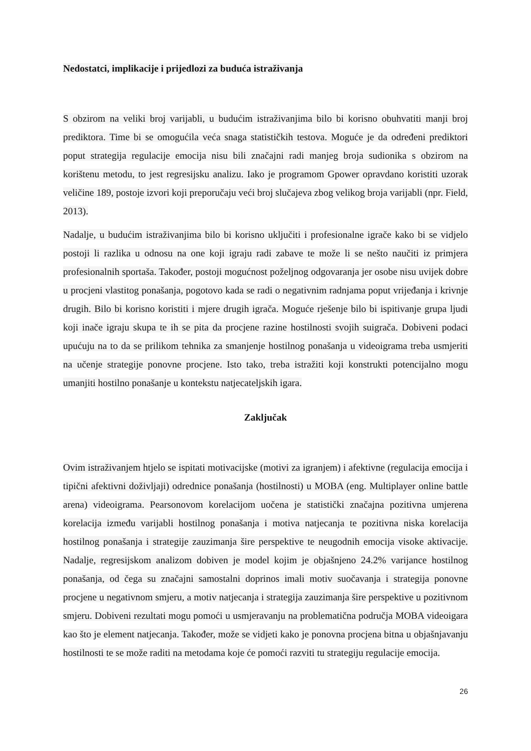Nedostatci, implikacije i prijedlozi za buduća istraživanja
S obzirom na veliki broj varijabli, u budućim istraživanjima bilo bi korisno obuhvatiti manji broj prediktora. Time bi se omogućila veća snaga statističkih testova. Moguće je da određeni prediktori poput strategija regulacije emocija nisu bili značajni radi manjeg broja sudionika s obzirom na korištenu metodu, to jest regresijsku analizu. Iako je programom Gpower opravdano koristiti uzorak veličine 189, postoje izvori koji preporučaju veći broj slučajeva zbog velikog broja varijabli (npr. Field, 2013).
Nadalje, u budućim istraživanjima bilo bi korisno uključiti i profesionalne igrače kako bi se vidjelo postoji li razlika u odnosu na one koji igraju radi zabave te može li se nešto naučiti iz primjera profesionalnih sportaša. Također, postoji mogućnost poželjnog odgovaranja jer osobe nisu uvijek dobre u procjeni vlastitog ponašanja, pogotovo kada se radi o negativnim radnjama poput vrijeđanja i krivnje drugih. Bilo bi korisno koristiti i mjere drugih igrača. Moguće rješenje bilo bi ispitivanje grupa ljudi koji inače igraju skupa te ih se pita da procjene razine hostilnosti svojih suigrača. Dobiveni podaci upućuju na to da se prilikom tehnika za smanjenje hostilnog ponašanja u videoigrama treba usmjeriti na učenje strategije ponovne procjene. Isto tako, treba istražiti koji konstrukti potencijalno mogu umanjiti hostilno ponašanje u kontekstu natjecateljskih igara.
Zaključak
Ovim istraživanjem htjelo se ispitati motivacijske (motivi za igranjem) i afektivne (regulacija emocija i tipični afektivni doživljaji) odrednice ponašanja (hostilnosti) u MOBA (eng. Multiplayer online battle arena) videoigrama. Pearsonovom korelacijom uočena je statistički značajna pozitivna umjerena korelacija između varijabli hostilnog ponašanja i motiva natjecanja te pozitivna niska korelacija hostilnog ponašanja i strategije zauzimanja šire perspektive te neugodnih emocija visoke aktivacije. Nadalje, regresijskom analizom dobiven je model kojim je objašnjeno 24.2% varijance hostilnog ponašanja, od čega su značajni samostalni doprinos imali motiv suočavanja i strategija ponovne procjene u negativnom smjeru, a motiv natjecanja i strategija zauzimanja šire perspektive u pozitivnom smjeru. Dobiveni rezultati mogu pomoći u usmjeravanju na problematična područja MOBA videoigara kao što je element natjecanja. Također, može se vidjeti kako je ponovna procjena bitna u objašnjavanju hostilnosti te se može raditi na metodama koje će pomoći razviti tu strategiju regulacije emocija.
26